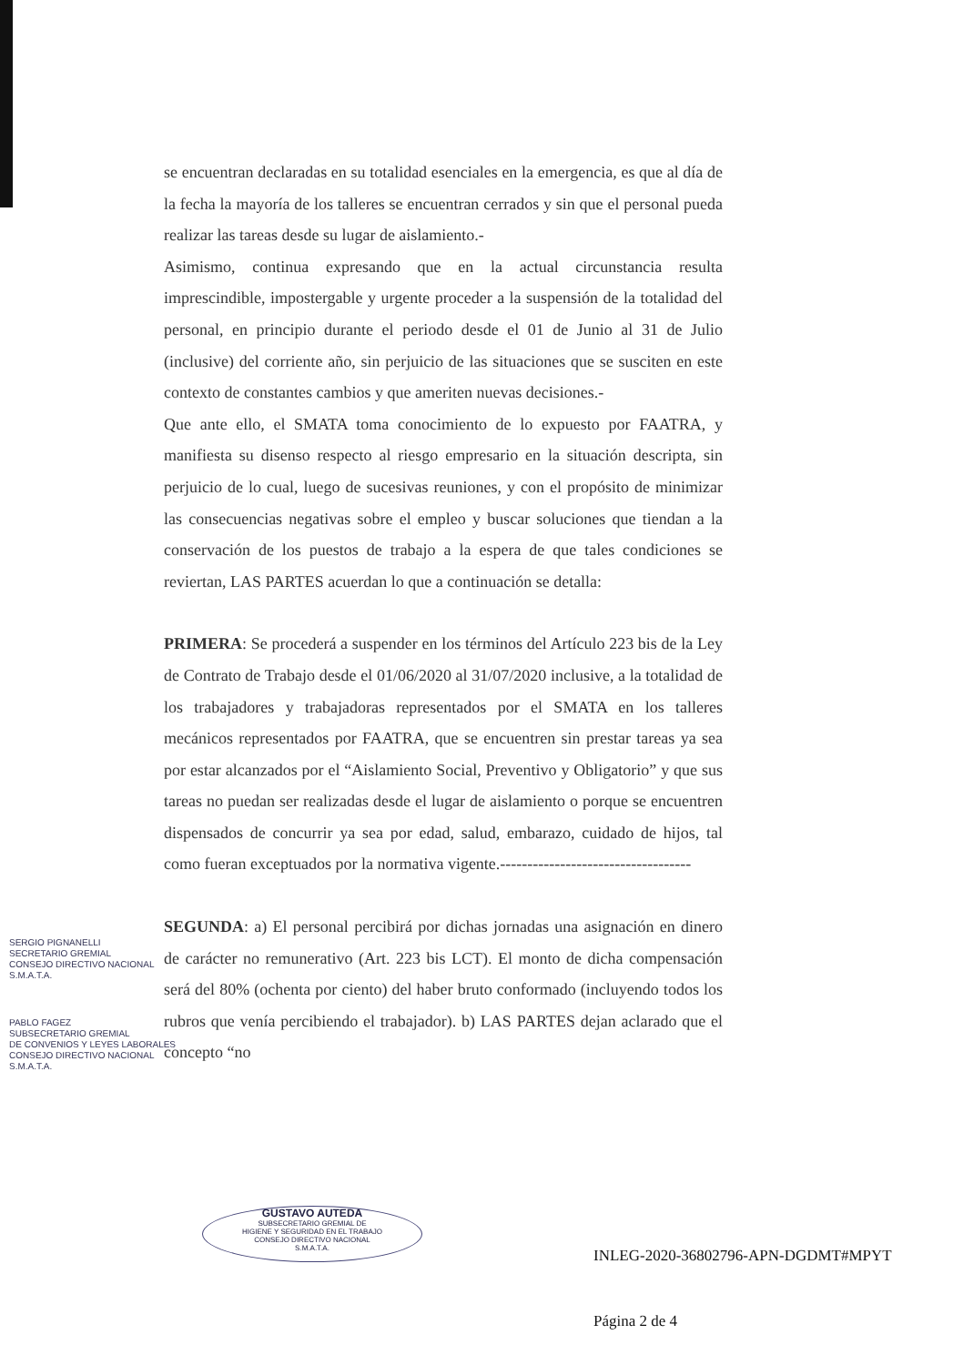se encuentran declaradas en su totalidad esenciales en la emergencia, es que al día de la fecha la mayoría de los talleres se encuentran cerrados y sin que el personal pueda realizar las tareas desde su lugar de aislamiento.-
Asimismo, continua expresando que en la actual circunstancia resulta imprescindible, impostergable y urgente proceder a la suspensión de la totalidad del personal, en principio durante el periodo desde el 01 de Junio al 31 de Julio (inclusive) del corriente año, sin perjuicio de las situaciones que se susciten en este contexto de constantes cambios y que ameriten nuevas decisiones.-
Que ante ello, el SMATA toma conocimiento de lo expuesto por FAATRA, y manifiesta su disenso respecto al riesgo empresario en la situación descripta, sin perjuicio de lo cual, luego de sucesivas reuniones, y con el propósito de minimizar las consecuencias negativas sobre el empleo y buscar soluciones que tiendan a la conservación de los puestos de trabajo a la espera de que tales condiciones se reviertan, LAS PARTES acuerdan lo que a continuación se detalla:
PRIMERA: Se procederá a suspender en los términos del Artículo 223 bis de la Ley de Contrato de Trabajo desde el 01/06/2020 al 31/07/2020 inclusive, a la totalidad de los trabajadores y trabajadoras representados por el SMATA en los talleres mecánicos representados por FAATRA, que se encuentren sin prestar tareas ya sea por estar alcanzados por el “Aislamiento Social, Preventivo y Obligatorio” y que sus tareas no puedan ser realizadas desde el lugar de aislamiento o porque se encuentren dispensados de concurrir ya sea por edad, salud, embarazo, cuidado de hijos, tal como fueran exceptuados por la normativa vigente.-----------------------------------
SEGUNDA: a) El personal percibirá por dichas jornadas una asignación en dinero de carácter no remunerativo (Art. 223 bis LCT). El monto de dicha compensación será del 80% (ochenta por ciento) del haber bruto conformado (incluyendo todos los rubros que venía percibiendo el trabajador). b) LAS PARTES dejan aclarado que el concepto “no
SERGIO PIGNANELLI
SECRETARIO GREMIAL
CONSEJO DIRECTIVO NACIONAL
S.M.A.T.A.
PABLO FAGEZ
SUBSECRETARIO GREMIAL
DE CONVENIOS Y LEYES LABORALES
CONSEJO DIRECTIVO NACIONAL
S.M.A.T.A.
GUSTAVO AUTEDA
SUBSECRETARIO GREMIAL DE
HIGIENE Y SEGURIDAD EN EL TRABAJO
CONSEJO DIRECTIVO NACIONAL
S.M.A.T.A.
INLEG-2020-36802796-APN-DGDMT#MPYT
Página 2 de 4